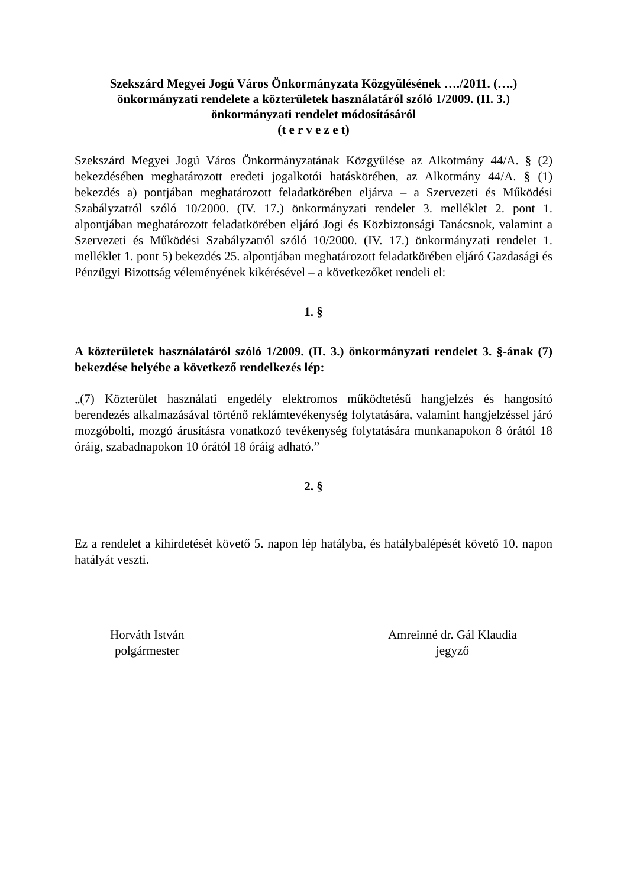Szekszárd Megyei Jogú Város Önkormányzata Közgyűlésének …./2011. (….)
önkormányzati rendelete a közterületek használatáról szóló 1/2009. (II. 3.)
önkormányzati rendelet módosításáról
(t e r v e z e t)
Szekszárd Megyei Jogú Város Önkormányzatának Közgyűlése az Alkotmány 44/A. § (2) bekezdésében meghatározott eredeti jogalkotói hatáskörében, az Alkotmány 44/A. § (1) bekezdés a) pontjában meghatározott feladatkörében eljárva – a Szervezeti és Működési Szabályzatról szóló 10/2000. (IV. 17.) önkormányzati rendelet 3. melléklet 2. pont 1. alpontjában meghatározott feladatkörében eljáró Jogi és Közbiztonsági Tanácsnok, valamint a Szervezeti és Működési Szabályzatról szóló 10/2000. (IV. 17.) önkormányzati rendelet 1. melléklet 1. pont 5) bekezdés 25. alpontjában meghatározott feladatkörében eljáró Gazdasági és Pénzügyi Bizottság véleményének kikérésével – a következőket rendeli el:
1. §
A közterületek használatáról szóló 1/2009. (II. 3.) önkormányzati rendelet 3. §-ának (7) bekezdése helyébe a következő rendelkezés lép:
„(7) Közterület használati engedély elektromos működtetésű hangjelzés és hangosító berendezés alkalmazásával történő reklámtevékenység folytatására, valamint hangjelzéssel járó mozgóbolti, mozgó árusításra vonatkozó tevékenység folytatására munkanapokon 8 órától 18 óráig, szabadnapokon 10 órától 18 óráig adható.”
2. §
Ez a rendelet a kihirdetését követő 5. napon lép hatályba, és hatálybalépését követő 10. napon hatályát veszti.
Horváth István
polgármester
Amreinné dr. Gál Klaudia
jegyző